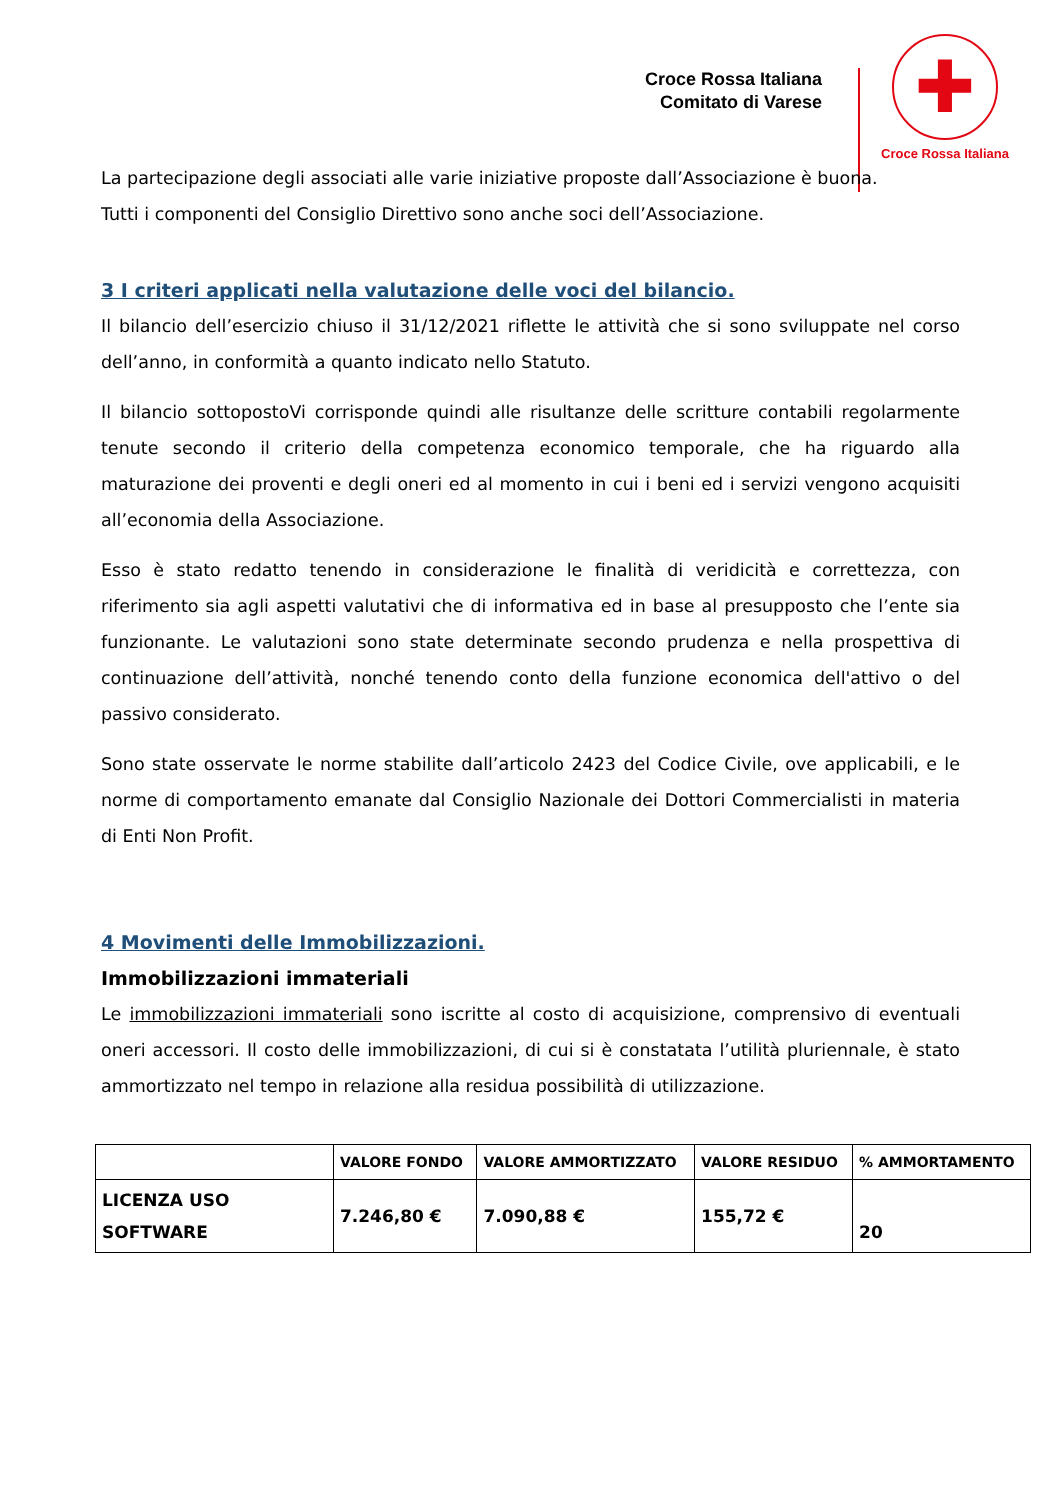Croce Rossa Italiana
Comitato di Varese
✚
Croce Rossa Italiana
La partecipazione degli associati alle varie iniziative proposte dall’Associazione è buona.
Tutti i componenti del Consiglio Direttivo sono anche soci dell’Associazione.
3 I criteri applicati nella valutazione delle voci del bilancio.
Il bilancio dell’esercizio chiuso il 31/12/2021 riflette le attività che si sono sviluppate nel corso dell’anno, in conformità a quanto indicato nello Statuto.
Il bilancio sottopostoVi corrisponde quindi alle risultanze delle scritture contabili regolarmente tenute secondo il criterio della competenza economico temporale, che ha riguardo alla maturazione dei proventi e degli oneri ed al momento in cui i beni ed i servizi vengono acquisiti all’economia della Associazione.
Esso è stato redatto tenendo in considerazione le finalità di veridicità e correttezza, con riferimento sia agli aspetti valutativi che di informativa ed in base al presupposto che l’ente sia funzionante. Le valutazioni sono state determinate secondo prudenza e nella prospettiva di continuazione dell’attività, nonché tenendo conto della funzione economica dell'attivo o del passivo considerato.
Sono state osservate le norme stabilite dall’articolo 2423 del Codice Civile, ove applicabili, e le norme di comportamento emanate dal Consiglio Nazionale dei Dottori Commercialisti in materia di Enti Non Profit.
4 Movimenti delle Immobilizzazioni.
Immobilizzazioni immateriali
Le immobilizzazioni immateriali sono iscritte al costo di acquisizione, comprensivo di eventuali oneri accessori. Il costo delle immobilizzazioni, di cui si è constatata l’utilità pluriennale, è stato ammortizzato nel tempo in relazione alla residua possibilità di utilizzazione.
| | VALORE FONDO | VALORE AMMORTIZZATO | VALORE RESIDUO | % AMMORTAMENTO |
| --- | --- | --- | --- | --- |
| LICENZA USO SOFTWARE | 7.246,80 € | 7.090,88 € | 155,72 € | 20 |